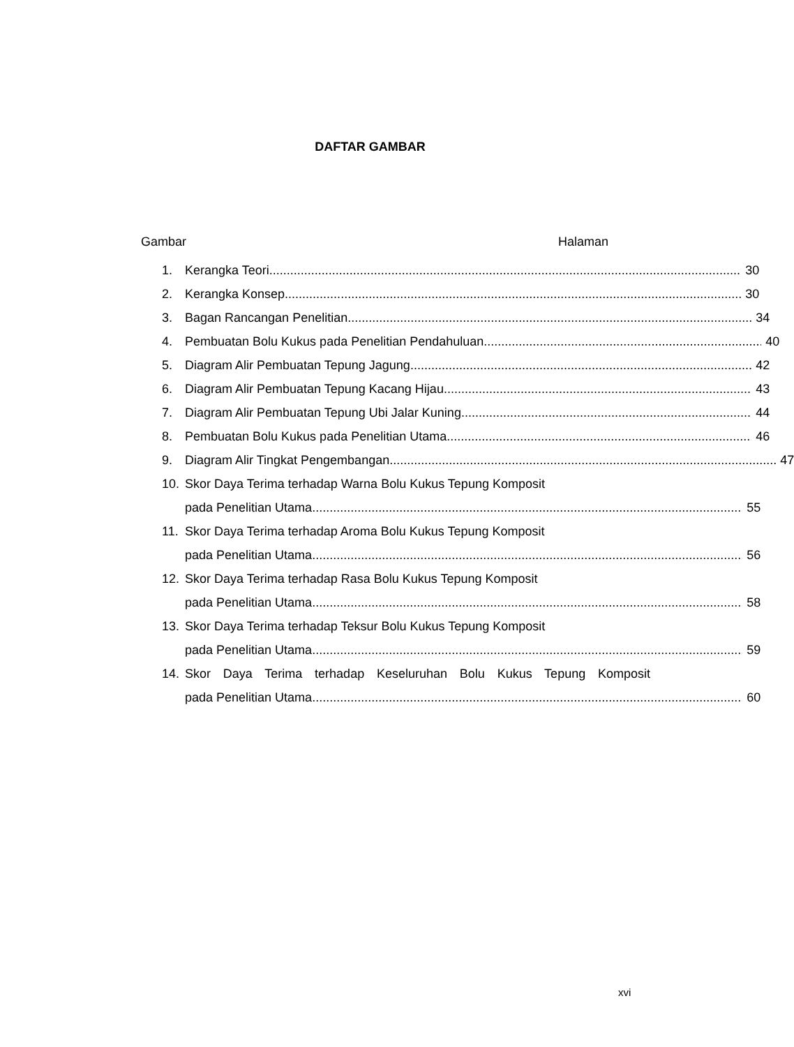DAFTAR GAMBAR
Gambar Halaman
1. Kerangka Teori 30
2. Kerangka Konsep 30
3. Bagan Rancangan Penelitian 34
4. Pembuatan Bolu Kukus pada Penelitian Pendahuluan 40
5. Diagram Alir Pembuatan Tepung Jagung 42
6. Diagram Alir Pembuatan Tepung Kacang Hijau 43
7. Diagram Alir Pembuatan Tepung Ubi Jalar Kuning 44
8. Pembuatan Bolu Kukus pada Penelitian Utama 46
9. Diagram Alir Tingkat Pengembangan 47
10. Skor Daya Terima terhadap Warna Bolu Kukus Tepung Komposit
pada Penelitian Utama 55
11. Skor Daya Terima terhadap Aroma Bolu Kukus Tepung Komposit
pada Penelitian Utama 56
12. Skor Daya Terima terhadap Rasa Bolu Kukus Tepung Komposit
pada Penelitian Utama 58
13. Skor Daya Terima terhadap Teksur Bolu Kukus Tepung Komposit
pada Penelitian Utama 59
14. Skor Daya Terima terhadap Keseluruhan Bolu Kukus Tepung Komposit
pada Penelitian Utama 60
xvi